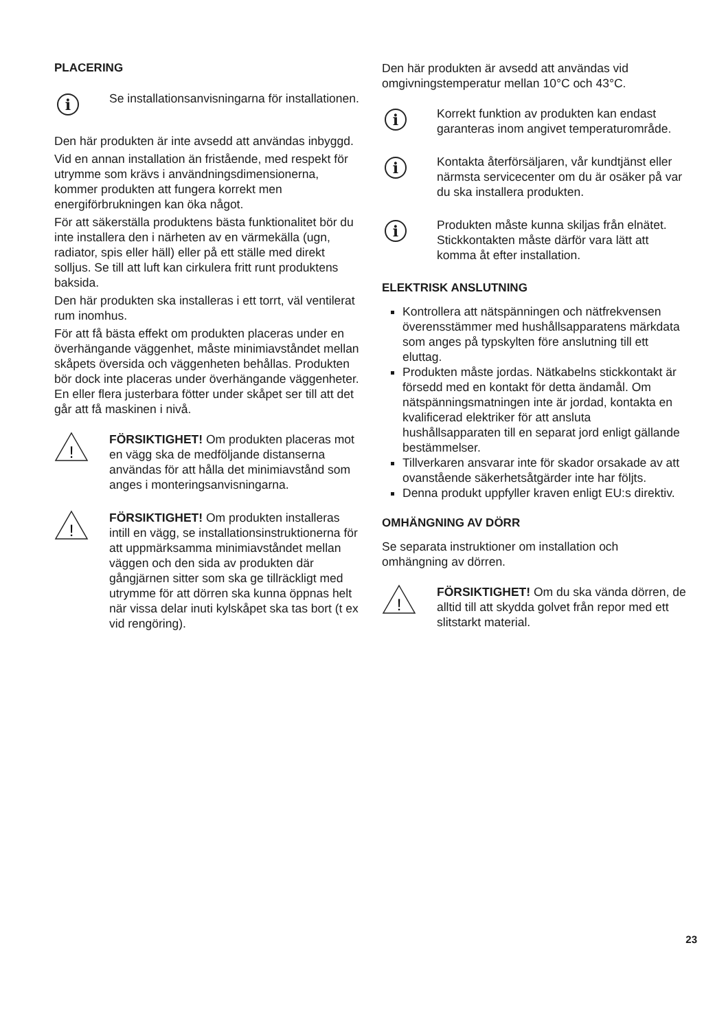PLACERING
i
Se installationsanvisningarna för installationen.
Den här produkten är inte avsedd att användas inbyggd.
Vid en annan installation än fristående, med respekt för utrymme som krävs i användningsdimensionerna, kommer produkten att fungera korrekt men energiförbrukningen kan öka något.
För att säkerställa produktens bästa funktionalitet bör du inte installera den i närheten av en värmekälla (ugn, radiator, spis eller häll) eller på ett ställe med direkt solljus. Se till att luft kan cirkulera fritt runt produktens baksida.
Den här produkten ska installeras i ett torrt, väl ventilerat rum inomhus.
För att få bästa effekt om produkten placeras under en överhängande väggenhet, måste minimiavståndet mellan skåpets översida och väggenheten behållas. Produkten bör dock inte placeras under överhängande väggenheter. En eller flera justerbara fötter under skåpet ser till att det går att få maskinen i nivå.
!
FÖRSIKTIGHET! Om produkten placeras mot en vägg ska de medföljande distanserna användas för att hålla det minimiavstånd som anges i monteringsanvisningarna.
!
FÖRSIKTIGHET! Om produkten installeras intill en vägg, se installationsinstruktionerna för att uppmärksamma minimiavståndet mellan väggen och den sida av produkten där gångjärnen sitter som ska ge tillräckligt med utrymme för att dörren ska kunna öppnas helt när vissa delar inuti kylskåpet ska tas bort (t ex vid rengöring).
Den här produkten är avsedd att användas vid omgivningstemperatur mellan 10°C och 43°C.
i
Korrekt funktion av produkten kan endast garanteras inom angivet temperaturområde.
i
Kontakta återförsäljaren, vår kundtjänst eller närmsta servicecenter om du är osäker på var du ska installera produkten.
i
Produkten måste kunna skiljas från elnätet. Stickkontakten måste därför vara lätt att komma åt efter installation.
ELEKTRISK ANSLUTNING
Kontrollera att nätspänningen och nätfrekvensen överensstämmer med hushållsapparatens märkdata som anges på typskylten före anslutning till ett eluttag.
Produkten måste jordas. Nätkabelns stickkontakt är försedd med en kontakt för detta ändamål. Om nätspänningsmatningen inte är jordad, kontakta en kvalificerad elektriker för att ansluta hushållsapparaten till en separat jord enligt gällande bestämmelser.
Tillverkaren ansvarar inte för skador orsakade av att ovanstående säkerhetsåtgärder inte har följts.
Denna produkt uppfyller kraven enligt EU:s direktiv.
OMHÄNGNING AV DÖRR
Se separata instruktioner om installation och omhängning av dörren.
!
FÖRSIKTIGHET! Om du ska vända dörren, de alltid till att skydda golvet från repor med ett slitstarkt material.
23